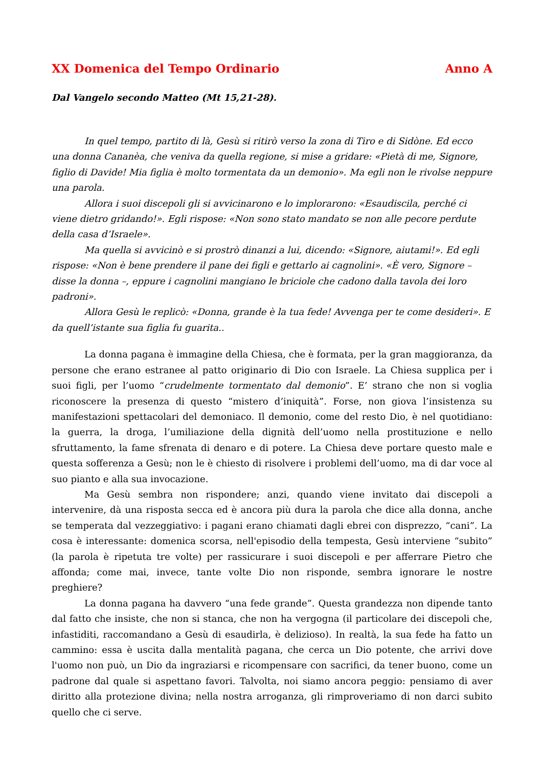XX Domenica del Tempo Ordinario Anno A
Dal Vangelo secondo Matteo (Mt 15,21-28).
In quel tempo, partito di là, Gesù si ritirò verso la zona di Tiro e di Sidòne. Ed ecco una donna Cananèa, che veniva da quella regione, si mise a gridare: «Pietà di me, Signore, figlio di Davide! Mia figlia è molto tormentata da un demonio». Ma egli non le rivolse neppure una parola.
Allora i suoi discepoli gli si avvicinarono e lo implorarono: «Esaudiscila, perché ci viene dietro gridando!». Egli rispose: «Non sono stato mandato se non alle pecore perdute della casa d’Israele».
Ma quella si avvicinò e si prostrò dinanzi a lui, dicendo: «Signore, aiutami!». Ed egli rispose: «Non è bene prendere il pane dei figli e gettarlo ai cagnolini». «È vero, Signore – disse la donna –, eppure i cagnolini mangiano le briciole che cadono dalla tavola dei loro padroni».
Allora Gesù le replicò: «Donna, grande è la tua fede! Avvenga per te come desideri». E da quell’istante sua figlia fu guarita..
La donna pagana è immagine della Chiesa, che è formata, per la gran maggioranza, da persone che erano estranee al patto originario di Dio con Israele. La Chiesa supplica per i suoi figli, per l’uomo “crudelmente tormentato dal demonio”. E’ strano che non si voglia riconoscere la presenza di questo “mistero d’iniquità”. Forse, non giova l’insistenza su manifestazioni spettacolari del demoniaco. Il demonio, come del resto Dio, è nel quotidiano: la guerra, la droga, l’umiliazione della dignità dell’uomo nella prostituzione e nello sfruttamento, la fame sfrenata di denaro e di potere. La Chiesa deve portare questo male e questa sofferenza a Gesù; non le è chiesto di risolvere i problemi dell’uomo, ma di dar voce al suo pianto e alla sua invocazione.
Ma Gesù sembra non rispondere; anzi, quando viene invitato dai discepoli a intervenire, dà una risposta secca ed è ancora più dura la parola che dice alla donna, anche se temperata dal vezzeggiativo: i pagani erano chiamati dagli ebrei con disprezzo, “cani”. La cosa è interessante: domenica scorsa, nell'episodio della tempesta, Gesù interviene “subito” (la parola è ripetuta tre volte) per rassicurare i suoi discepoli e per afferrare Pietro che affonda; come mai, invece, tante volte Dio non risponde, sembra ignorare le nostre preghiere?
La donna pagana ha davvero “una fede grande”. Questa grandezza non dipende tanto dal fatto che insiste, che non si stanca, che non ha vergogna (il particolare dei discepoli che, infastiditi, raccomandano a Gesù di esaudirla, è delizioso). In realtà, la sua fede ha fatto un cammino: essa è uscita dalla mentalità pagana, che cerca un Dio potente, che arrivi dove l'uomo non può, un Dio da ingraziarsi e ricompensare con sacrifici, da tener buono, come un padrone dal quale si aspettano favori. Talvolta, noi siamo ancora peggio: pensiamo di aver diritto alla protezione divina; nella nostra arroganza, gli rimproveriamo di non darci subito quello che ci serve.